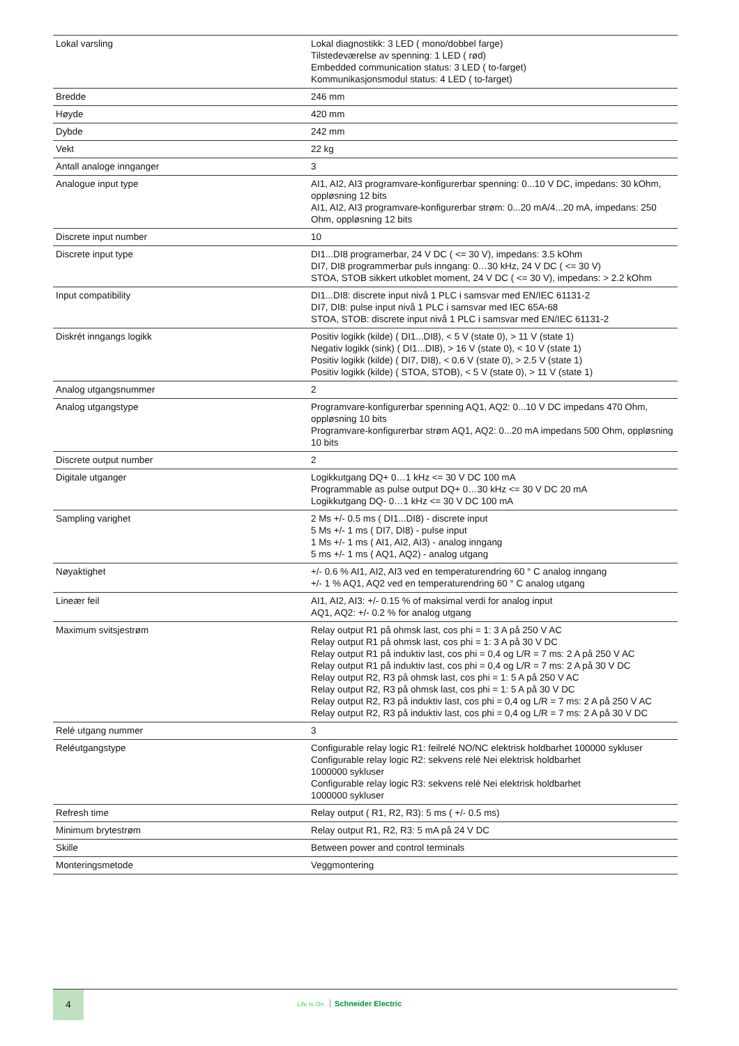| Lokal varsling | Lokal diagnostikk: 3 LED ( mono/dobbel farge) Tilstedeværelse av spenning: 1 LED ( rød) Embedded communication status: 3 LED ( to-farget) Kommunikasjonsmodul status: 4 LED ( to-farget) |
| Bredde | 246 mm |
| Høyde | 420 mm |
| Dybde | 242 mm |
| Vekt | 22 kg |
| Antall analoge innganger | 3 |
| Analogue input type | AI1, AI2, AI3 programvare-konfigurerbar spenning: 0...10 V DC, impedans: 30 kOhm, oppløsning 12 bits AI1, AI2, AI3 programvare-konfigurerbar strøm: 0...20 mA/4...20 mA, impedans: 250 Ohm, oppløsning 12 bits |
| Discrete input number | 10 |
| Discrete input type | DI1...DI8 programerbar, 24 V DC ( <= 30 V), impedans: 3.5 kOhm DI7, DI8 programmerbar puls inngang: 0…30 kHz, 24 V DC ( <= 30 V) STOA, STOB sikkert utkoblet moment, 24 V DC ( <= 30 V), impedans: > 2.2 kOhm |
| Input compatibility | DI1...DI8: discrete input nivå 1 PLC i samsvar med EN/IEC 61131-2 DI7, DI8: pulse input nivå 1 PLC i samsvar med IEC 65A-68 STOA, STOB: discrete input nivå 1 PLC i samsvar med EN/IEC 61131-2 |
| Diskrét inngangs logikk | Positiv logikk (kilde) ( DI1...DI8), < 5 V (state 0), > 11 V (state 1) Negativ logikk (sink) ( DI1...DI8), > 16 V (state 0), < 10 V (state 1) Positiv logikk (kilde) ( DI7, DI8), < 0.6 V (state 0), > 2.5 V (state 1) Positiv logikk (kilde) ( STOA, STOB), < 5 V (state 0), > 11 V (state 1) |
| Analog utgangsnummer | 2 |
| Analog utgangstype | Programvare-konfigurerbar spenning AQ1, AQ2: 0...10 V DC impedans 470 Ohm, oppløsning 10 bits Programvare-konfigurerbar strøm AQ1, AQ2: 0...20 mA impedans 500 Ohm, oppløsning 10 bits |
| Discrete output number | 2 |
| Digitale utganger | Logikkutgang DQ+ 0…1 kHz <= 30 V DC 100 mA Programmable as pulse output DQ+ 0…30 kHz <= 30 V DC 20 mA Logikkutgang DQ- 0…1 kHz <= 30 V DC 100 mA |
| Sampling varighet | 2 Ms +/- 0.5 ms ( DI1...DI8) - discrete input 5 Ms +/- 1 ms ( DI7, DI8) - pulse input 1 Ms +/- 1 ms ( AI1, AI2, AI3) - analog inngang 5 ms +/- 1 ms ( AQ1, AQ2) - analog utgang |
| Nøyaktighet | +/- 0.6 % AI1, AI2, AI3 ved en temperaturendring 60 ° C analog inngang +/- 1 % AQ1, AQ2 ved en temperaturendring 60 ° C analog utgang |
| Lineær feil | AI1, AI2, AI3: +/- 0.15 % of maksimal verdi for analog input AQ1, AQ2: +/- 0.2 % for analog utgang |
| Maximum svitsjestrøm | Relay output R1 på ohmsk last, cos phi = 1: 3 A på 250 V AC Relay output R1 på ohmsk last, cos phi = 1: 3 A på 30 V DC Relay output R1 på induktiv last, cos phi = 0,4 og L/R = 7 ms: 2 A på 250 V AC Relay output R1 på induktiv last, cos phi = 0,4 og L/R = 7 ms: 2 A på 30 V DC Relay output R2, R3 på ohmsk last, cos phi = 1: 5 A på 250 V AC Relay output R2, R3 på ohmsk last, cos phi = 1: 5 A på 30 V DC Relay output R2, R3 på induktiv last, cos phi = 0,4 og L/R = 7 ms: 2 A på 250 V AC Relay output R2, R3 på induktiv last, cos phi = 0,4 og L/R = 7 ms: 2 A på 30 V DC |
| Relé utgang nummer | 3 |
| Reléutgangstype | Configurable relay logic R1: feilrelé NO/NC elektrisk holdbarhet 100000 sykluser Configurable relay logic R2: sekvens relé Nei elektrisk holdbarhet 1000000 sykluser Configurable relay logic R3: sekvens relé Nei elektrisk holdbarhet 1000000 sykluser |
| Refresh time | Relay output ( R1, R2, R3): 5 ms ( +/- 0.5 ms) |
| Minimum brytestrøm | Relay output R1, R2, R3: 5 mA på 24 V DC |
| Skille | Between power and control terminals |
| Monteringsmetode | Veggmontering |
4
Life Is On Schneider Electric